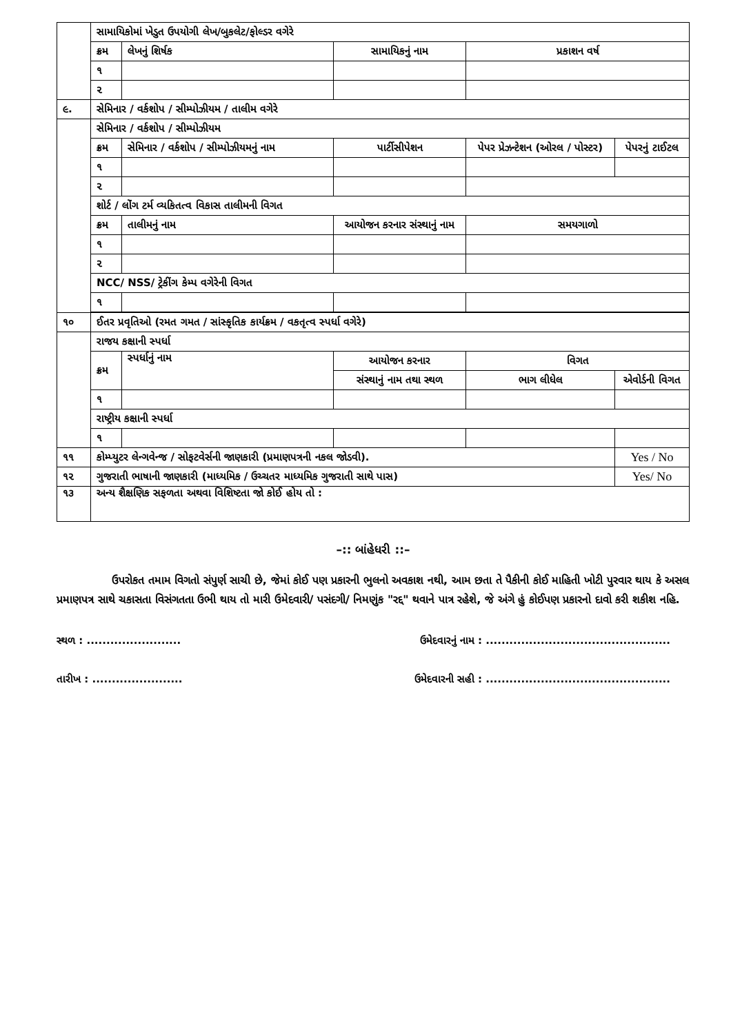| | સામાયિકોમાં ખેડુત ઉપયોગી લેખ/બુકલેટ/ફોલ્ડર વગેરે | | | | | |
| | ક્રમ | લેખનું શિર્ષક | સામાયિકનું નામ | | પ્રકાશન વર્ષ | |
| | ૧ | | | | | |
| | ૨ | | | | | |
| ૯. | સેમિનાર / વર્કશોપ / સીમ્પોઝીયમ / તાલીમ વગેરે | | | | | |
| | સેમિનાર / વર્કશોપ / સીમ્પોઝીયમ | | | | | |
| | ક્રમ | સેમિનાર / વર્કશોપ / સીમ્પોઝીયમનું નામ | પાર્ટીસીપેશન | પેપર પ્રેઝન્ટેશન (ઓરલ / પોસ્ટર) | | પેપરનું ટાઈટલ |
| | ૧ | | | | | |
| | ૨ | | | | | |
| | શોર્ટ / લોંગ ટર્મ વ્યકિતત્વ વિકાસ તાલીમની વિગત | | | | | |
| | ક્રમ | તાલીમનું નામ | આયોજન કરનાર સંસ્થાનું નામ | | સમયગાળો | |
| | ૧ | | | | | |
| | ૨ | | | | | |
| | NCC/ NSS/ ટ્રેકીંગ કેમ્પ વગેરેની વિગત | | | | | |
| | ૧ | | | | | |
| ૧૦ | ઈતર પ્રવૃતિઓ (રમત ગમત / સાંસ્કૃતિક કાર્યક્રમ / વકતૃત્વ સ્પર્ધા વગેરે) | | | | | |
| | રાજય કક્ષાની સ્પર્ધા | | | | | |
| | ક્રમ | સ્પર્ધાનું નામ | આયોજન કરનાર | | વિગત | |
| | | | સંસ્થાનું નામ તથા સ્થળ | | ભાગ લીધેલ | એવોર્ડની વિગત |
| | ૧ | | | | | |
| | રાષ્ટ્રીય કક્ષાની સ્પર્ધા | | | | | |
| | ૧ | | | | | |
| ૧૧ | કોમ્પ્યુટર લેન્ગવેન્જ / સોફટવેર્સની જાણકારી (પ્રમાણપત્રની નકલ જોડવી). | | | | | Yes / No |
| ૧૨ | ગુજરાતી ભાષાની જાણકારી (માધ્યમિક / ઉચ્ચતર માધ્યમિક ગુજરાતી સાથે પાસ) | | | | | Yes/ No |
| ૧૩ | અન્ય શૈક્ષણિક સફળતા અથવા વિશિષ્ટતા જો કોઈ હોય તો : | | | | | |
–:: બાંહેધરી ::–
ઉપરોકત તમામ વિગતો સંપુર્ણ સાચી છે, જેમાં કોઈ પણ પ્રકારની ભુલનો અવકાશ નથી, આમ છતા તે પૈકીની કોઈ માહિતી ખોટી પુરવાર થાય કે અસલ પ્રમાણપત્ર સાથે ચકાસતા વિસંગતતા ઉભી થાય તો મારી ઉમેદવારી/ પસંદગી/ નિમણુંક "રદ્દ" થવાને પાત્ર રહેશે, જે અંગે હું કોઈપણ પ્રકારનો દાવો કરી શકીશ નહિ.
સ્થળ : ........................ ઉમેદવારનું નામ : ...............................................
તારીખ : ....................... ઉમેદવારની સહી : ...............................................